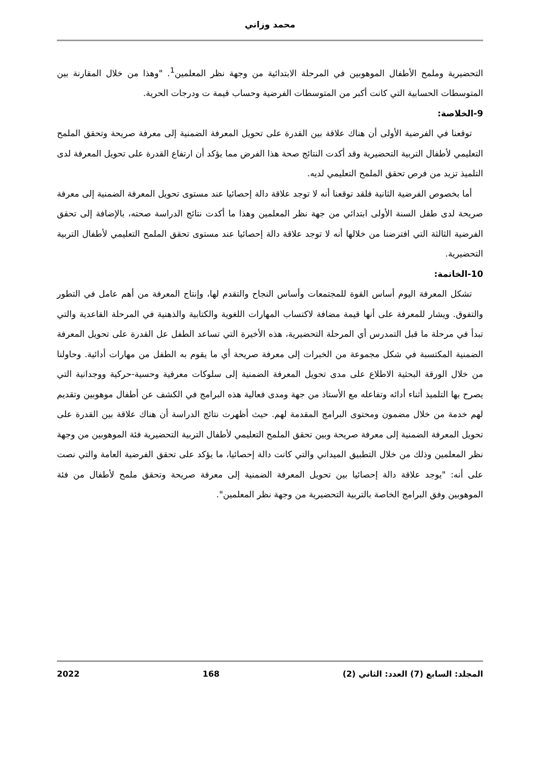محمد وزاني
التحضيرية وملمح الأطفال الموهوبين في المرحلة الابتدائية من وجهة نظر المعلمين<sup>1</sup>. "وهذا من خلال المقارنة بين المتوسطات الحسابية التي كانت أكبر من المتوسطات الفرضية وحساب قيمة ت ودرجات الحرية.
9-الخلاصة:
توقعنا في الفرضية الأولى أن هناك علاقة بين القدرة على تحويل المعرفة الضمنية إلى معرفة صريحة وتحقق الملمح التعليمي لأطفال التربية التحضيرية وقد أكدت النتائج صحة هذا الفرض مما يؤكد أن ارتفاع القدرة على تحويل المعرفة لدى التلميذ تزيد من فرص تحقق الملمح التعليمي لديه.
أما بخصوص الفرضية الثانية فلقد توقعنا أنه لا توجد علاقة دالة إحصائيا عند مستوى تحويل المعرفة الضمنية إلى معرفة صريحة لدى طفل السنة الأولى ابتدائي من جهة نظر المعلمين وهذا ما أكدت نتائج الدراسة صحته، بالإضافة إلى تحقق الفرضية الثالثة التي افترضنا من خلالها أنه لا توجد علاقة دالة إحصائيا عند مستوى تحقق الملمح التعليمي لأطفال التربية التحضيرية.
10-الخاتمة:
تشكل المعرفة اليوم أساس القوة للمجتمعات وأساس النجاح والتقدم لها، وإنتاج المعرفة من أهم عامل في التطور والتفوق. ويشار للمعرفة على أنها قيمة مضافة لاكتساب المهارات اللغوية والكتابية والذهنية في المرحلة القاعدية والتي تبدأ في مرحلة ما قبل التمدرس أي المرحلة التحضيرية، هذه الأخيرة التي تساعد الطفل عل القدرة على تحويل المعرفة الضمنية المكتسبة في شكل مجموعة من الخبرات إلى معرفة صريحة أي ما يقوم به الطفل من مهارات أدائية. وحاولنا من خلال الورقة البحثية الاطلاع على مدى تحويل المعرفة الضمنية إلى سلوكات معرفية وحسية-حركية ووجدانية التي يصرح بها التلميذ أثناء أدائه وتفاعله مع الأستاذ من جهة ومدى فعالية هذه البرامج في الكشف عن أطفال موهوبين وتقديم لهم خدمة من خلال مضمون ومحتوى البرامج المقدمة لهم. حيث أظهرت نتائج الدراسة أن هناك علاقة بين القدرة على تحويل المعرفة الضمنية إلى معرفة صريحة وبين تحقق الملمح التعليمي لأطفال التربية التحضيرية فئة الموهوبين من وجهة نظر المعلمين وذلك من خلال التطبيق الميداني والتي كانت دالة إحصائيا، ما يؤكد على تحقق الفرضية العامة والتي نصت على أنه: "يوجد علاقة دالة إحصائيا بين تحويل المعرفة الضمنية إلى معرفة صريحة وتحقق ملمح لأطفال من فئة الموهوبين وفق البرامج الخاصة بالتربية التحضيرية من وجهة نظر المعلمين".
المجلد: السابع (7) العدد: الثاني (2) 168 2022